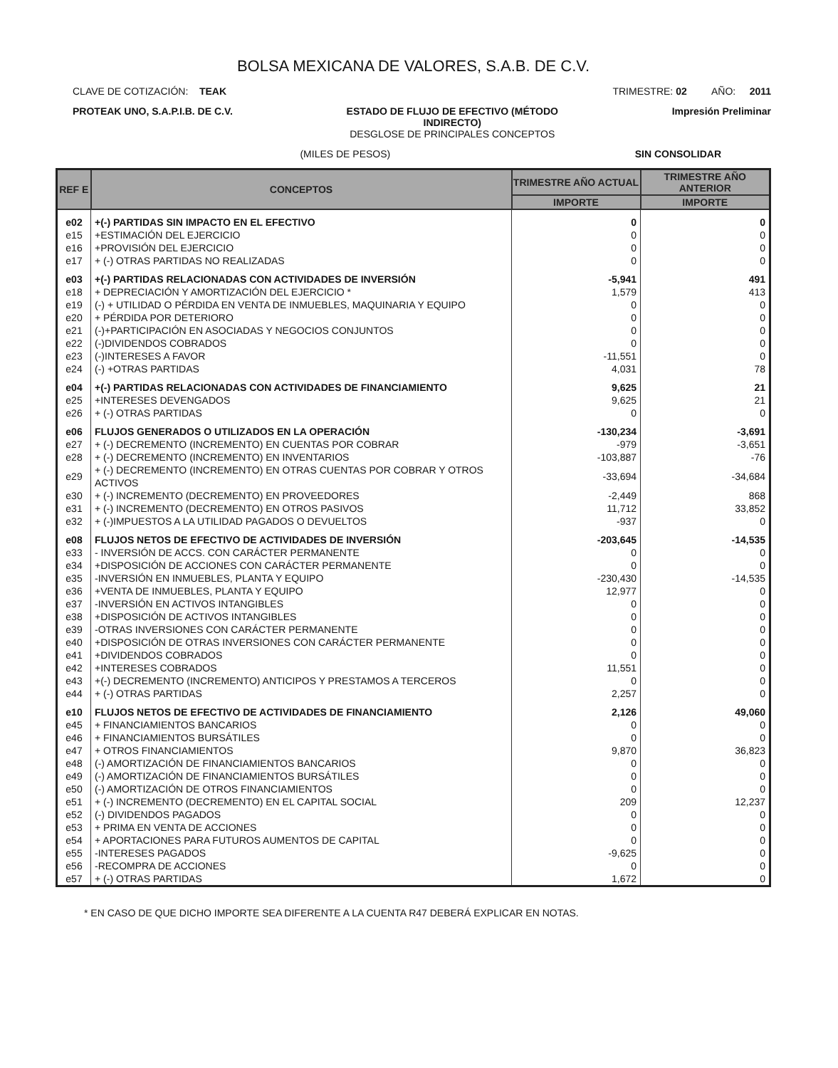BOLSA MEXICANA DE VALORES, S.A.B. DE C.V.
CLAVE DE COTIZACIÓN: TEAK TRIMESTRE: 02 AÑO: 2011
PROTEAK UNO, S.A.P.I.B. DE C.V. ESTADO DE FLUJO DE EFECTIVO (MÉTODO
INDIRECTO)
DESGLOSE DE PRINCIPALES CONCEPTOS Impresión Preliminar
(MILES DE PESOS) SIN CONSOLIDAR
| REF E | CONCEPTOS | TRIMESTRE AÑO ACTUAL | TRIMESTRE AÑO ANTERIOR |
| --- | --- | --- | --- |
| | | IMPORTE | IMPORTE |
| e02 | +(-) PARTIDAS SIN IMPACTO EN EL EFECTIVO | 0 | 0 |
| e15 | +ESTIMACIÓN DEL EJERCICIO | 0 | 0 |
| e16 | +PROVISIÓN DEL EJERCICIO | 0 | 0 |
| e17 | + (-) OTRAS PARTIDAS NO REALIZADAS | 0 | 0 |
| e03 | +(-) PARTIDAS RELACIONADAS CON ACTIVIDADES DE INVERSIÓN | -5,941 | 491 |
| e18 | + DEPRECIACIÓN Y AMORTIZACIÓN DEL EJERCICIO * | 1,579 | 413 |
| e19 | (-) + UTILIDAD O PÉRDIDA EN VENTA DE INMUEBLES, MAQUINARIA Y EQUIPO | 0 | 0 |
| e20 | + PÉRDIDA POR DETERIORO | 0 | 0 |
| e21 | (-)+PARTICIPACIÓN EN ASOCIADAS Y NEGOCIOS CONJUNTOS | 0 | 0 |
| e22 | (-)DIVIDENDOS COBRADOS | 0 | 0 |
| e23 | (-)INTERESES A FAVOR | -11,551 | 0 |
| e24 | (-) +OTRAS PARTIDAS | 4,031 | 78 |
| e04 | +(-) PARTIDAS RELACIONADAS CON ACTIVIDADES DE FINANCIAMIENTO | 9,625 | 21 |
| e25 | +INTERESES DEVENGADOS | 9,625 | 21 |
| e26 | + (-) OTRAS PARTIDAS | 0 | 0 |
| e06 | FLUJOS GENERADOS O UTILIZADOS EN LA OPERACIÓN | -130,234 | -3,691 |
| e27 | + (-) DECREMENTO (INCREMENTO) EN CUENTAS POR COBRAR | -979 | -3,651 |
| e28 | + (-) DECREMENTO (INCREMENTO) EN INVENTARIOS | -103,887 | -76 |
| e29 | + (-) DECREMENTO (INCREMENTO) EN OTRAS CUENTAS POR COBRAR Y OTROS ACTIVOS | -33,694 | -34,684 |
| e30 | + (-) INCREMENTO (DECREMENTO) EN PROVEEDORES | -2,449 | 868 |
| e31 | + (-) INCREMENTO (DECREMENTO) EN OTROS PASIVOS | 11,712 | 33,852 |
| e32 | + (-)IMPUESTOS A LA UTILIDAD PAGADOS O DEVUELTOS | -937 | 0 |
| e08 | FLUJOS NETOS DE EFECTIVO DE ACTIVIDADES DE INVERSIÓN | -203,645 | -14,535 |
| e33 | - INVERSIÓN DE ACCS. CON CARÁCTER PERMANENTE | 0 | 0 |
| e34 | +DISPOSICIÓN DE ACCIONES CON CARÁCTER PERMANENTE | 0 | 0 |
| e35 | -INVERSIÓN EN INMUEBLES, PLANTA Y EQUIPO | -230,430 | -14,535 |
| e36 | +VENTA DE INMUEBLES, PLANTA Y EQUIPO | 12,977 | 0 |
| e37 | -INVERSIÓN EN ACTIVOS INTANGIBLES | 0 | 0 |
| e38 | +DISPOSICIÓN DE ACTIVOS INTANGIBLES | 0 | 0 |
| e39 | -OTRAS INVERSIONES CON CARÁCTER PERMANENTE | 0 | 0 |
| e40 | +DISPOSICIÓN DE OTRAS INVERSIONES CON CARÁCTER PERMANENTE | 0 | 0 |
| e41 | +DIVIDENDOS COBRADOS | 0 | 0 |
| e42 | +INTERESES COBRADOS | 11,551 | 0 |
| e43 | +(-) DECREMENTO (INCREMENTO) ANTICIPOS Y PRESTAMOS A TERCEROS | 0 | 0 |
| e44 | + (-) OTRAS PARTIDAS | 2,257 | 0 |
| e10 | FLUJOS NETOS DE EFECTIVO DE ACTIVIDADES DE FINANCIAMIENTO | 2,126 | 49,060 |
| e45 | + FINANCIAMIENTOS BANCARIOS | 0 | 0 |
| e46 | + FINANCIAMIENTOS BURSÁTILES | 0 | 0 |
| e47 | + OTROS FINANCIAMIENTOS | 9,870 | 36,823 |
| e48 | (-) AMORTIZACIÓN DE FINANCIAMIENTOS BANCARIOS | 0 | 0 |
| e49 | (-) AMORTIZACIÓN DE FINANCIAMIENTOS BURSÁTILES | 0 | 0 |
| e50 | (-) AMORTIZACIÓN DE OTROS FINANCIAMIENTOS | 0 | 0 |
| e51 | + (-) INCREMENTO (DECREMENTO) EN EL CAPITAL SOCIAL | 209 | 12,237 |
| e52 | (-) DIVIDENDOS PAGADOS | 0 | 0 |
| e53 | + PRIMA EN VENTA DE ACCIONES | 0 | 0 |
| e54 | + APORTACIONES PARA FUTUROS AUMENTOS DE CAPITAL | 0 | 0 |
| e55 | -INTERESES PAGADOS | -9,625 | 0 |
| e56 | -RECOMPRA DE ACCIONES | 0 | 0 |
| e57 | + (-) OTRAS PARTIDAS | 1,672 | 0 |
* EN CASO DE QUE DICHO IMPORTE SEA DIFERENTE A LA CUENTA R47 DEBERÁ EXPLICAR EN NOTAS.